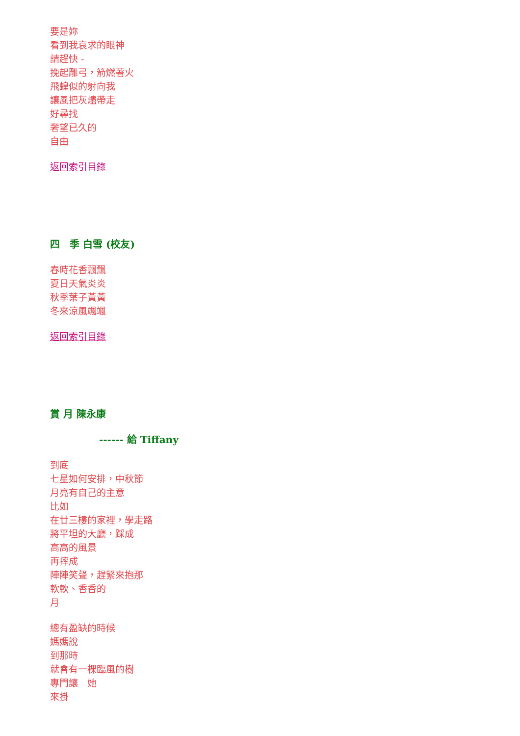要是妳
看到我哀求的眼神
請趕快 -
挽起雕弓，箭燃著火
飛蝗似的射向我
讓風把灰燼帶走
好尋找
奢望已久的
自由
返回索引目錄
四　季 白雪 (校友)
春時花香飄飄
夏日天氣炎炎
秋季葉子黃黃
冬來涼風颯颯
返回索引目錄
賞 月 陳永康
------ 給 Tiffany
到底
七星如何安排，中秋節
月亮有自己的主意
比如
在廿三樓的家裡，學走路
將平坦的大廳，踩成
高高的風景
再摔成
陣陣笑聲，趕緊來抱那
軟軟、香香的
月
總有盈缺的時候
媽媽說
到那時
就會有一棵臨風的樹
專門讓　她
來掛